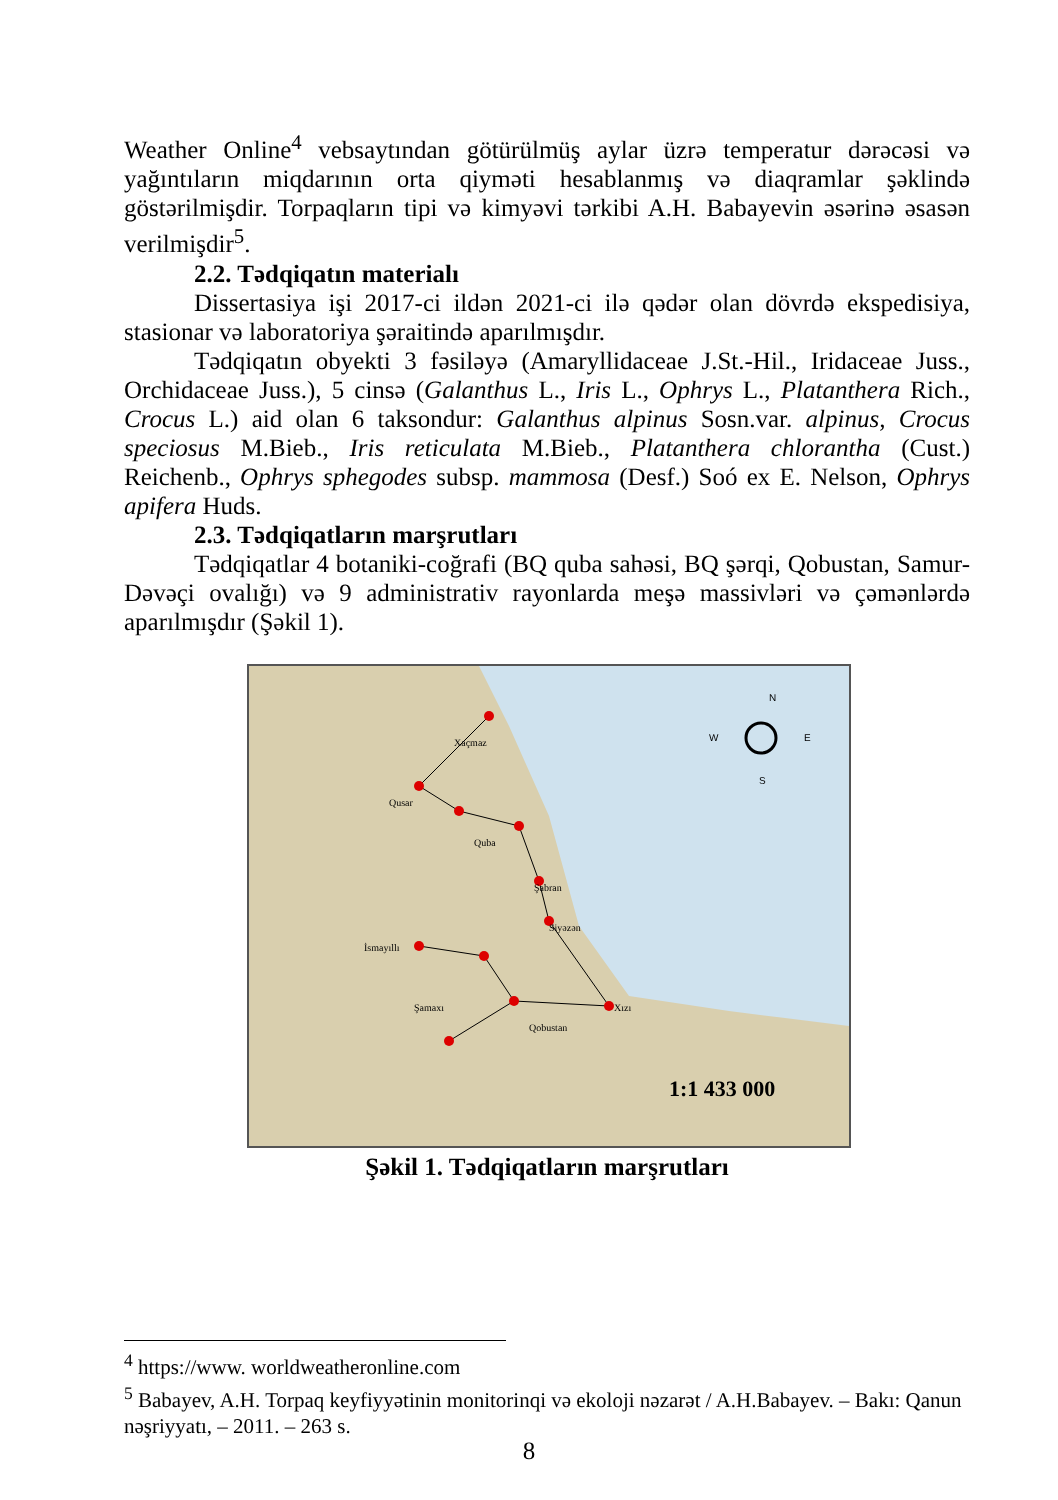Weather Online<sup>4</sup> vebsaytından götürülmüş aylar üzrə temperatur dərəcəsi və yağıntıların miqdarının orta qiyməti hesablanmış və diaqramlar şəklində göstərilmişdir. Torpaqların tipi və kimyəvi tərkibi A.H. Babayevin əsərinə əsasən verilmişdir<sup>5</sup>.
2.2. Tədqiqatın materialı
Dissertasiya işi 2017-ci ildən 2021-ci ilə qədər olan dövrdə ekspedisiya, stasionar və laboratoriya şəraitində aparılmışdır.
Tədqiqatın obyekti 3 fəsiləyə (Amaryllidaceae J.St.-Hil., Iridaceae Juss., Orchidaceae Juss.), 5 cinsə (Galanthus L., Iris L., Ophrys L., Platanthera Rich., Crocus L.) aid olan 6 taksondur: Galanthus alpinus Sosn.var. alpinus, Crocus speciosus M.Bieb., Iris reticulata M.Bieb., Platanthera chlorantha (Cust.) Reichenb., Ophrys sphegodes subsp. mammosa (Desf.) Soó ex E. Nelson, Ophrys apifera Huds.
2.3. Tədqiqatların marşrutları
Tədqiqatlar 4 botaniki-coğrafi (BQ quba sahəsi, BQ şərqi, Qobustan, Samur-Dəvəçi ovalığı) və 9 administrativ rayonlarda meşə massivləri və çəmənlərdə aparılmışdır (Şəkil 1).
Xaçmaz
Qusar
Quba
Şabran
Siyəzən
İsmayıllı
Xızı
Şamaxı
Qobustan
N
W
E
S
1:1 433 000
Şəkil 1. Tədqiqatların marşrutları
<sup>4</sup> https://www. worldweatheronline.com
<sup>5</sup> Babayev, A.H. Torpaq keyfiyyətinin monitorinqi və ekoloji nəzarət / A.H.Babayev. – Bakı: Qanun nəşriyyatı, – 2011. – 263 s.
8